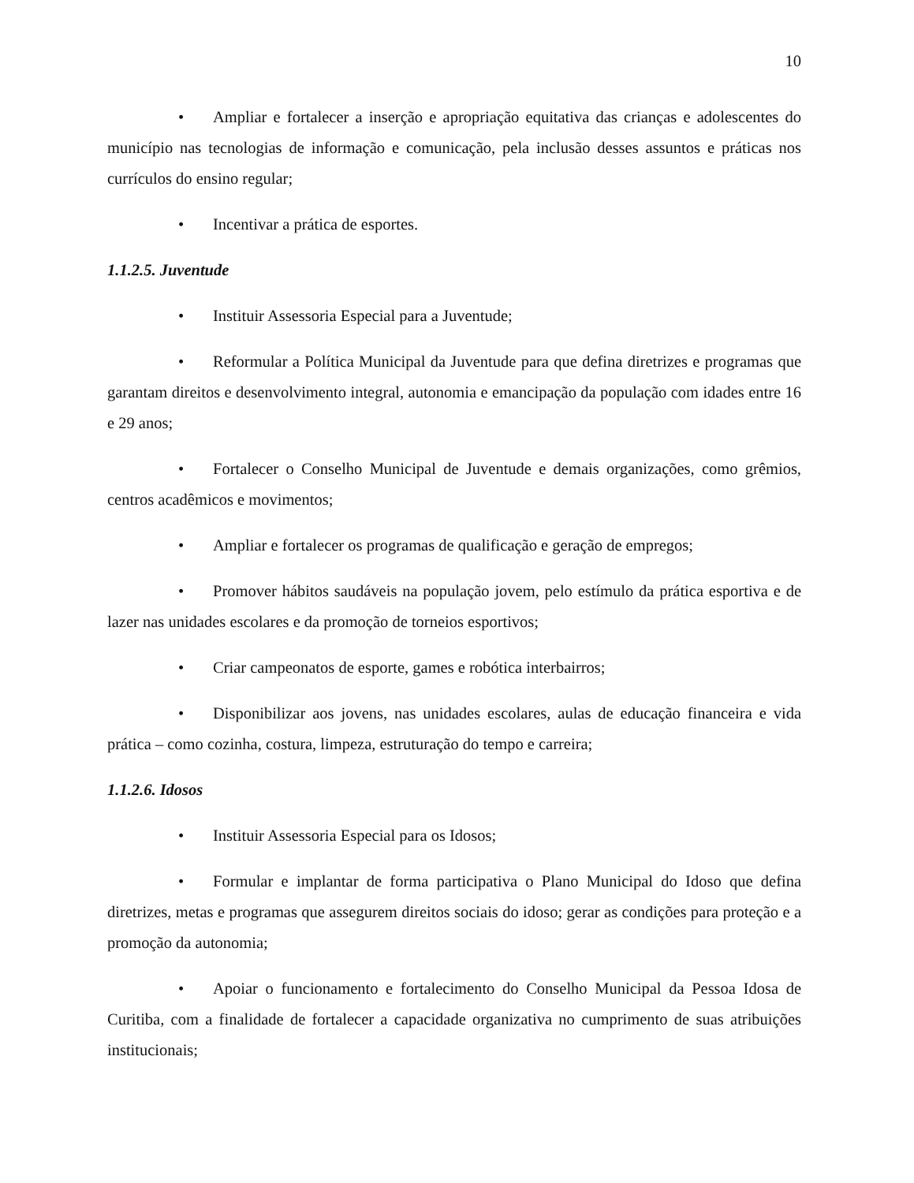10
• Ampliar e fortalecer a inserção e apropriação equitativa das crianças e adolescentes do município nas tecnologias de informação e comunicação, pela inclusão desses assuntos e práticas nos currículos do ensino regular;
• Incentivar a prática de esportes.
1.1.2.5. Juventude
• Instituir Assessoria Especial para a Juventude;
• Reformular a Política Municipal da Juventude para que defina diretrizes e programas que garantam direitos e desenvolvimento integral, autonomia e emancipação da população com idades entre 16 e 29 anos;
• Fortalecer o Conselho Municipal de Juventude e demais organizações, como grêmios, centros acadêmicos e movimentos;
• Ampliar e fortalecer os programas de qualificação e geração de empregos;
• Promover hábitos saudáveis na população jovem, pelo estímulo da prática esportiva e de lazer nas unidades escolares e da promoção de torneios esportivos;
• Criar campeonatos de esporte, games e robótica interbairros;
• Disponibilizar aos jovens, nas unidades escolares, aulas de educação financeira e vida prática – como cozinha, costura, limpeza, estruturação do tempo e carreira;
1.1.2.6. Idosos
• Instituir Assessoria Especial para os Idosos;
• Formular e implantar de forma participativa o Plano Municipal do Idoso que defina diretrizes, metas e programas que assegurem direitos sociais do idoso; gerar as condições para proteção e a promoção da autonomia;
• Apoiar o funcionamento e fortalecimento do Conselho Municipal da Pessoa Idosa de Curitiba, com a finalidade de fortalecer a capacidade organizativa no cumprimento de suas atribuições institucionais;